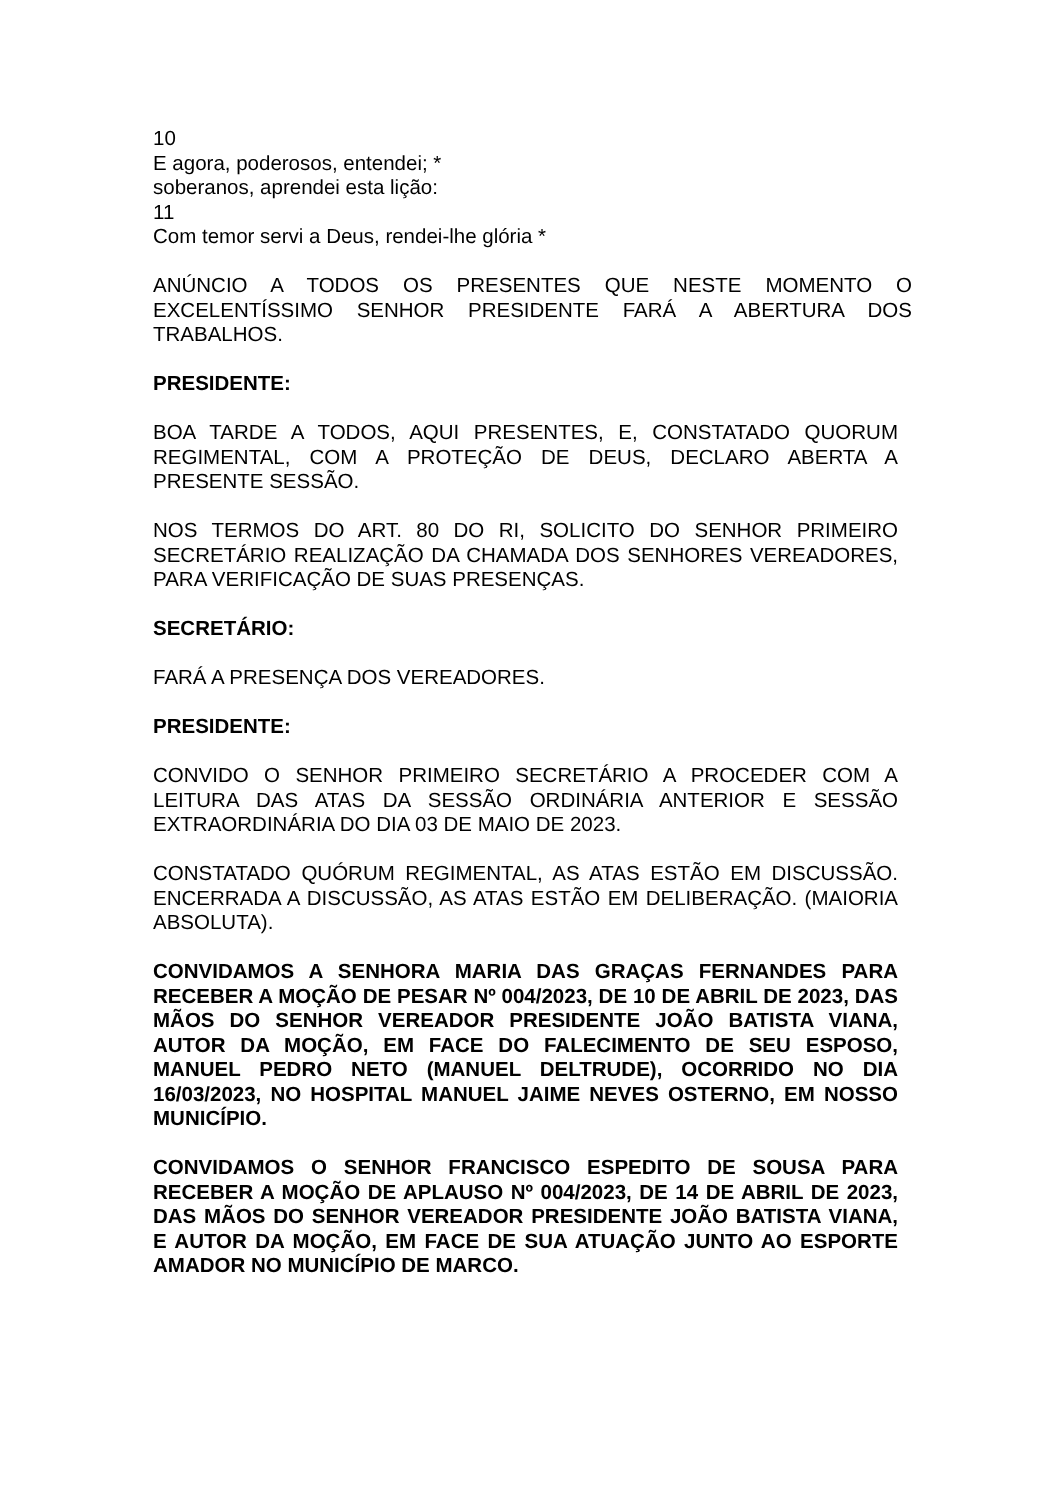10
E agora, poderosos, entendei; *
soberanos, aprendei esta lição:
11
Com temor servi a Deus, rendei-lhe glória *
ANÚNCIO A TODOS OS PRESENTES QUE NESTE MOMENTO O EXCELENTÍSSIMO SENHOR PRESIDENTE FARÁ A ABERTURA DOS TRABALHOS.
PRESIDENTE:
BOA TARDE A TODOS, AQUI PRESENTES, E, CONSTATADO QUORUM REGIMENTAL, COM A PROTEÇÃO DE DEUS, DECLARO ABERTA A PRESENTE SESSÃO.
NOS TERMOS DO ART. 80 DO RI, SOLICITO DO SENHOR PRIMEIRO SECRETÁRIO REALIZAÇÃO DA CHAMADA DOS SENHORES VEREADORES, PARA VERIFICAÇÃO DE SUAS PRESENÇAS.
SECRETÁRIO:
FARÁ A PRESENÇA DOS VEREADORES.
PRESIDENTE:
CONVIDO O SENHOR PRIMEIRO SECRETÁRIO A PROCEDER COM A LEITURA DAS ATAS DA SESSÃO ORDINÁRIA ANTERIOR E SESSÃO EXTRAORDINÁRIA DO DIA 03 DE MAIO DE 2023.
CONSTATADO QUÓRUM REGIMENTAL, AS ATAS ESTÃO EM DISCUSSÃO. ENCERRADA A DISCUSSÃO, AS ATAS ESTÃO EM DELIBERAÇÃO. (MAIORIA ABSOLUTA).
CONVIDAMOS A SENHORA MARIA DAS GRAÇAS FERNANDES PARA RECEBER A MOÇÃO DE PESAR Nº 004/2023, DE 10 DE ABRIL DE 2023, DAS MÃOS DO SENHOR VEREADOR PRESIDENTE JOÃO BATISTA VIANA, AUTOR DA MOÇÃO, EM FACE DO FALECIMENTO DE SEU ESPOSO, MANUEL PEDRO NETO (MANUEL DELTRUDE), OCORRIDO NO DIA 16/03/2023, NO HOSPITAL MANUEL JAIME NEVES OSTERNO, EM NOSSO MUNICÍPIO.
CONVIDAMOS O SENHOR FRANCISCO ESPEDITO DE SOUSA PARA RECEBER A MOÇÃO DE APLAUSO Nº 004/2023, DE 14 DE ABRIL DE 2023, DAS MÃOS DO SENHOR VEREADOR PRESIDENTE JOÃO BATISTA VIANA, E AUTOR DA MOÇÃO, EM FACE DE SUA ATUAÇÃO JUNTO AO ESPORTE AMADOR NO MUNICÍPIO DE MARCO.